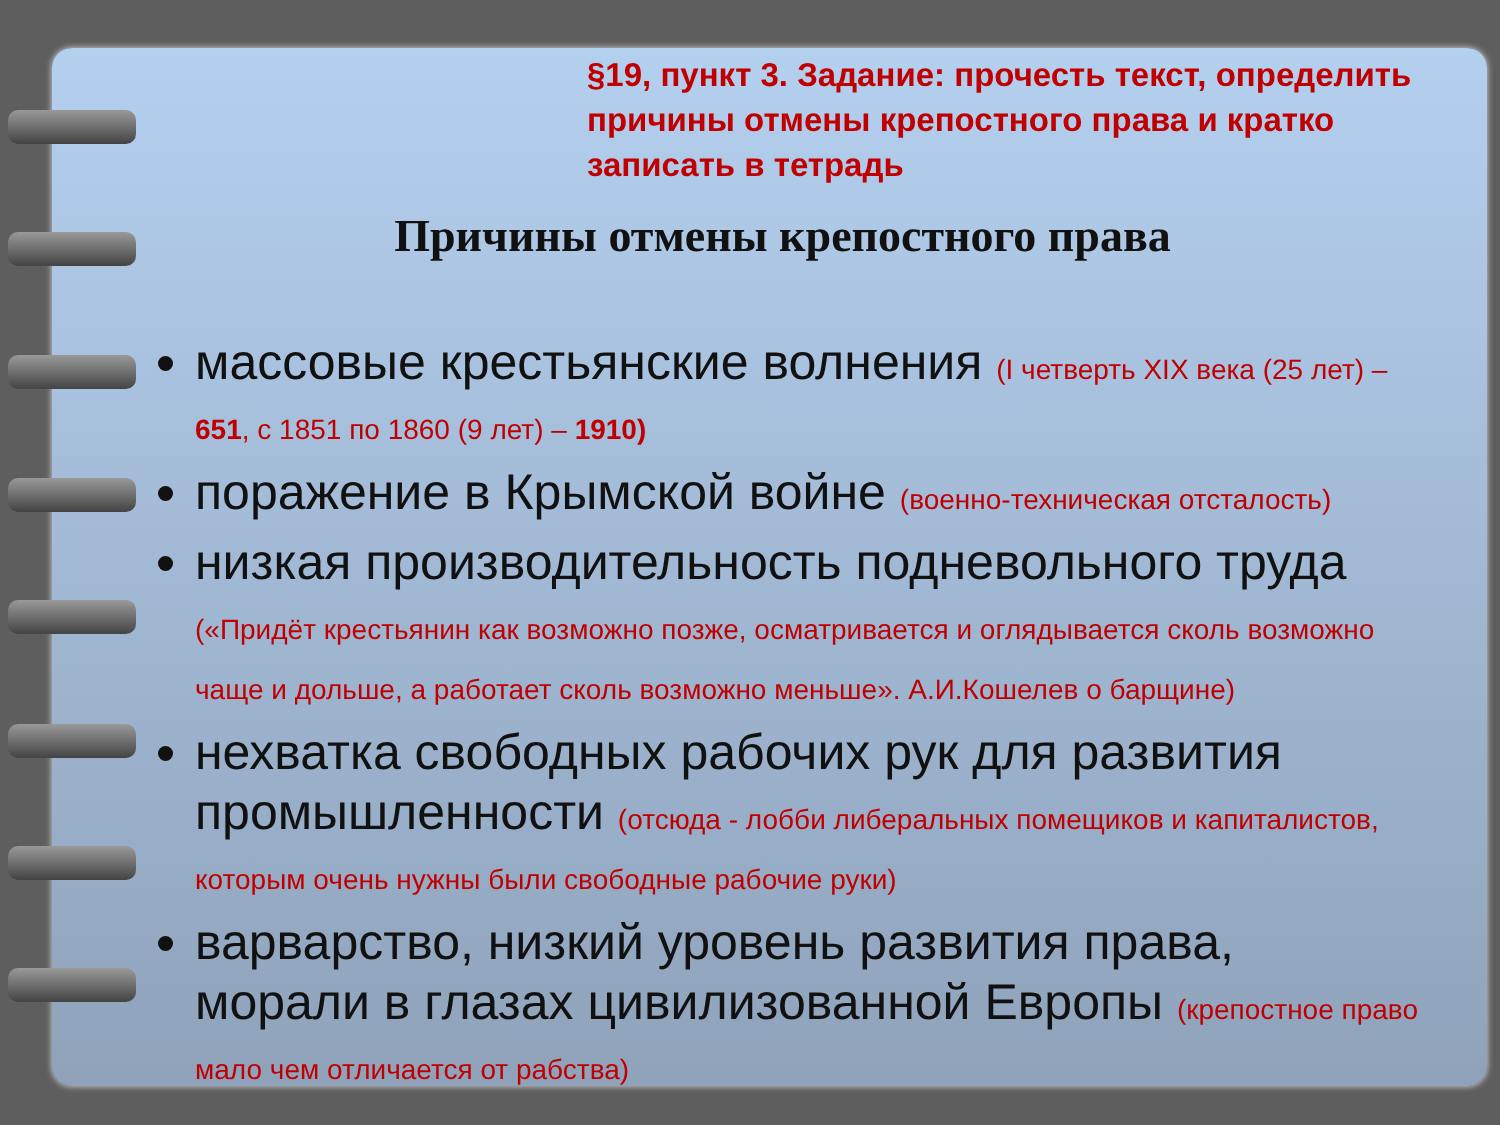§19, пункт 3. Задание: прочесть текст, определить причины отмены крепостного права и кратко записать в тетрадь
Причины отмены крепостного права
массовые крестьянские волнения (I четверть XIX века (25 лет) – 651, с 1851 по 1860 (9 лет) – 1910)
поражение в Крымской войне (военно-техническая отсталость)
низкая производительность подневольного труда («Придёт крестьянин как возможно позже, осматривается и оглядывается сколь возможно чаще и дольше, а работает сколь возможно меньше». А.И.Кошелев о барщине)
нехватка свободных рабочих рук для развития промышленности (отсюда - лобби либеральных помещиков и капиталистов, которым очень нужны были свободные рабочие руки)
варварство, низкий уровень развития права, морали в глазах цивилизованной Европы (крепостное право мало чем отличается от рабства)